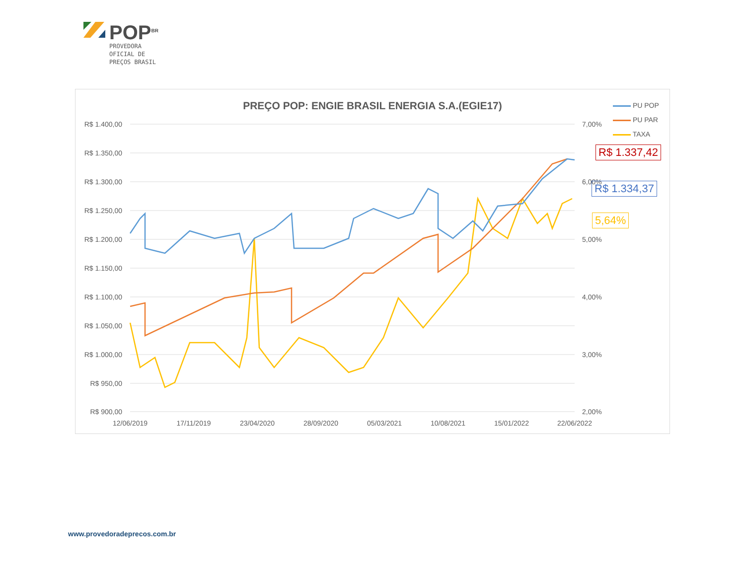POP<sup>BR</sup>
PROVEDORA
OFICIAL DE
PREÇOS BRASIL
PREÇO POP: ENGIE BRASIL ENERGIA S.A.(EGIE17)
R$ 1.400,00
R$ 1.350,00
R$ 1.300,00
R$ 1.250,00
R$ 1.200,00
R$ 1.150,00
R$ 1.100,00
R$ 1.050,00
R$ 1.000,00
R$ 950,00
R$ 900,00
7,00%
6,00%
5,00%
4,00%
3,00%
2,00%
12/06/2019
17/11/2019
23/04/2020
28/09/2020
05/03/2021
10/08/2021
15/01/2022
22/06/2022
PU POP
PU PAR
TAXA
R$ 1.337,42
R$ 1.334,37
5,64%
www.provedoradeprecos.com.br